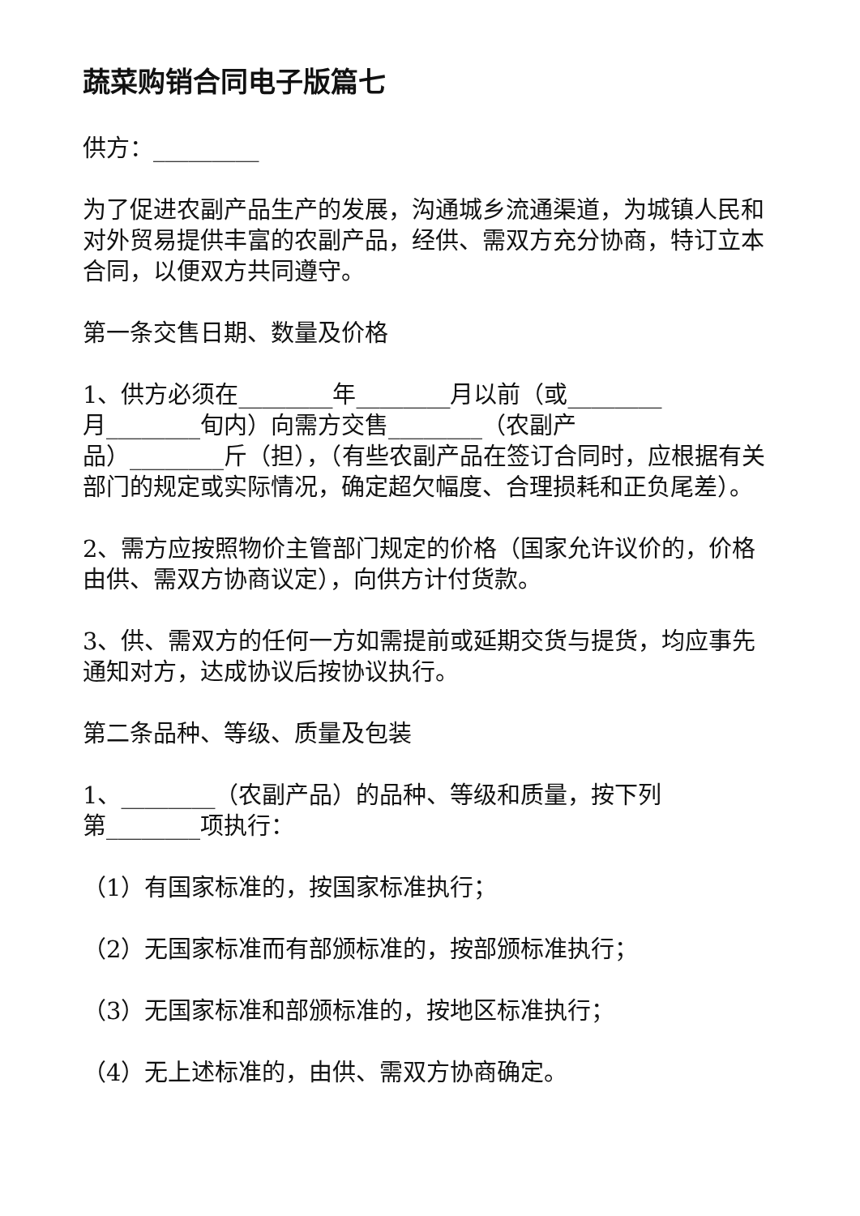蔬菜购销合同电子版篇七
供方：_________
为了促进农副产品生产的发展，沟通城乡流通渠道，为城镇人民和对外贸易提供丰富的农副产品，经供、需双方充分协商，特订立本合同，以便双方共同遵守。
第一条交售日期、数量及价格
1、供方必须在________年________月以前（或________
月________旬内）向需方交售________（农副产
品）________斤（担），（有些农副产品在签订合同时，应根据有关部门的规定或实际情况，确定超欠幅度、合理损耗和正负尾差）。
2、需方应按照物价主管部门规定的价格（国家允许议价的，价格由供、需双方协商议定），向供方计付货款。
3、供、需双方的任何一方如需提前或延期交货与提货，均应事先通知对方，达成协议后按协议执行。
第二条品种、等级、质量及包装
1、________（农副产品）的品种、等级和质量，按下列
第________项执行：
（1）有国家标准的，按国家标准执行；
（2）无国家标准而有部颁标准的，按部颁标准执行；
（3）无国家标准和部颁标准的，按地区标准执行；
（4）无上述标准的，由供、需双方协商确定。